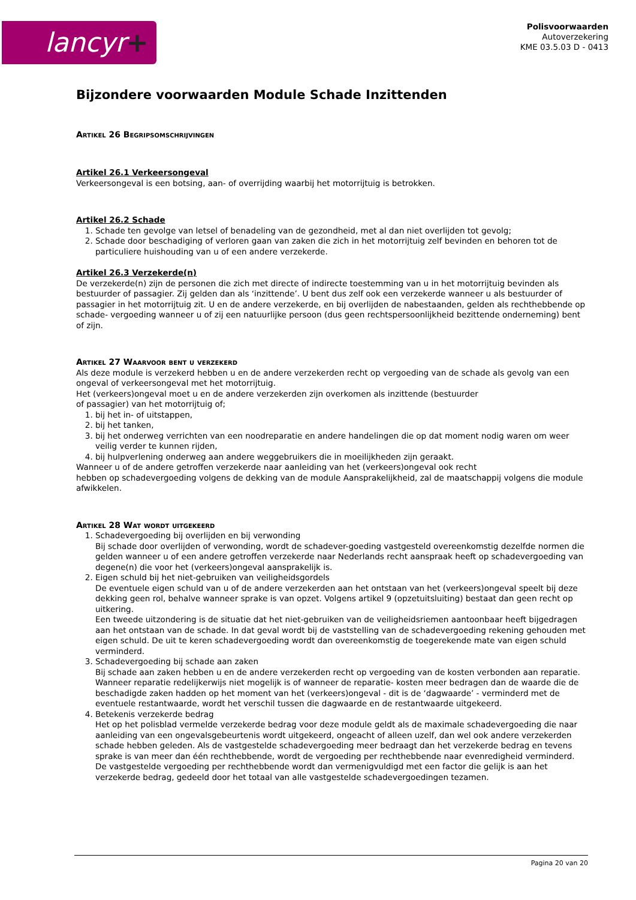lancyr+
Polisvoorwaarden
Autoverzekering
KME 03.5.03 D - 0413
Bijzondere voorwaarden Module Schade Inzittenden
Artikel 26 Begripsomschrijvingen
Artikel 26.1 Verkeersongeval
Verkeersongeval is een botsing, aan- of overrijding waarbij het motorrijtuig is betrokken.
Artikel 26.2 Schade
1. Schade ten gevolge van letsel of benadeling van de gezondheid, met al dan niet overlijden tot gevolg;
2. Schade door beschadiging of verloren gaan van zaken die zich in het motorrijtuig zelf bevinden en behoren tot de particuliere huishouding van u of een andere verzekerde.
Artikel 26.3 Verzekerde(n)
De verzekerde(n) zijn de personen die zich met directe of indirecte toestemming van u in het motorrijtuig bevinden als bestuurder of passagier. Zij gelden dan als ‘inzittende’. U bent dus zelf ook een verzekerde wanneer u als bestuurder of passagier in het motorrijtuig zit. U en de andere verzekerde, en bij overlijden de nabestaanden, gelden als rechthebbende op schade- vergoeding wanneer u of zij een natuurlijke persoon (dus geen rechtspersoonlijkheid bezittende onderneming) bent of zijn.
Artikel 27 Waarvoor bent u verzekerd
Als deze module is verzekerd hebben u en de andere verzekerden recht op vergoeding van de schade als gevolg van een ongeval of verkeersongeval met het motorrijtuig.
Het (verkeers)ongeval moet u en de andere verzekerden zijn overkomen als inzittende (bestuurder
of passagier) van het motorrijtuig of;
1. bij het in- of uitstappen,
2. bij het tanken,
3. bij het onderweg verrichten van een noodreparatie en andere handelingen die op dat moment nodig waren om weer veilig verder te kunnen rijden,
4. bij hulpverlening onderweg aan andere weggebruikers die in moeilijkheden zijn geraakt.
Wanneer u of de andere getroffen verzekerde naar aanleiding van het (verkeers)ongeval ook recht
hebben op schadevergoeding volgens de dekking van de module Aansprakelijkheid, zal de maatschappij volgens die module afwikkelen.
Artikel 28 Wat wordt uitgekeerd
1. Schadevergoeding bij overlijden en bij verwonding
Bij schade door overlijden of verwonding, wordt de schadever-goeding vastgesteld overeenkomstig dezelfde normen die gelden wanneer u of een andere getroffen verzekerde naar Nederlands recht aanspraak heeft op schadevergoeding van degene(n) die voor het (verkeers)ongeval aansprakelijk is.
2. Eigen schuld bij het niet-gebruiken van veiligheidsgordels
De eventuele eigen schuld van u of de andere verzekerden aan het ontstaan van het (verkeers)ongeval speelt bij deze dekking geen rol, behalve wanneer sprake is van opzet. Volgens artikel 9 (opzetuitsluiting) bestaat dan geen recht op uitkering.
Een tweede uitzondering is de situatie dat het niet-gebruiken van de veiligheidsriemen aantoonbaar heeft bijgedragen aan het ontstaan van de schade. In dat geval wordt bij de vaststelling van de schadevergoeding rekening gehouden met eigen schuld. De uit te keren schadevergoeding wordt dan overeenkomstig de toegerekende mate van eigen schuld verminderd.
3. Schadevergoeding bij schade aan zaken
Bij schade aan zaken hebben u en de andere verzekerden recht op vergoeding van de kosten verbonden aan reparatie. Wanneer reparatie redelijkerwijs niet mogelijk is of wanneer de reparatie- kosten meer bedragen dan de waarde die de beschadigde zaken hadden op het moment van het (verkeers)ongeval - dit is de ‘dagwaarde’ - verminderd met de eventuele restantwaarde, wordt het verschil tussen die dagwaarde en de restantwaarde uitgekeerd.
4. Betekenis verzekerde bedrag
Het op het polisblad vermelde verzekerde bedrag voor deze module geldt als de maximale schadevergoeding die naar aanleiding van een ongevalsgebeurtenis wordt uitgekeerd, ongeacht of alleen uzelf, dan wel ook andere verzekerden schade hebben geleden. Als de vastgestelde schadevergoeding meer bedraagt dan het verzekerde bedrag en tevens sprake is van meer dan één rechthebbende, wordt de vergoeding per rechthebbende naar evenredigheid verminderd.
De vastgestelde vergoeding per rechthebbende wordt dan vermenigvuldigd met een factor die gelijk is aan het verzekerde bedrag, gedeeld door het totaal van alle vastgestelde schadevergoedingen tezamen.
Pagina 20 van 20